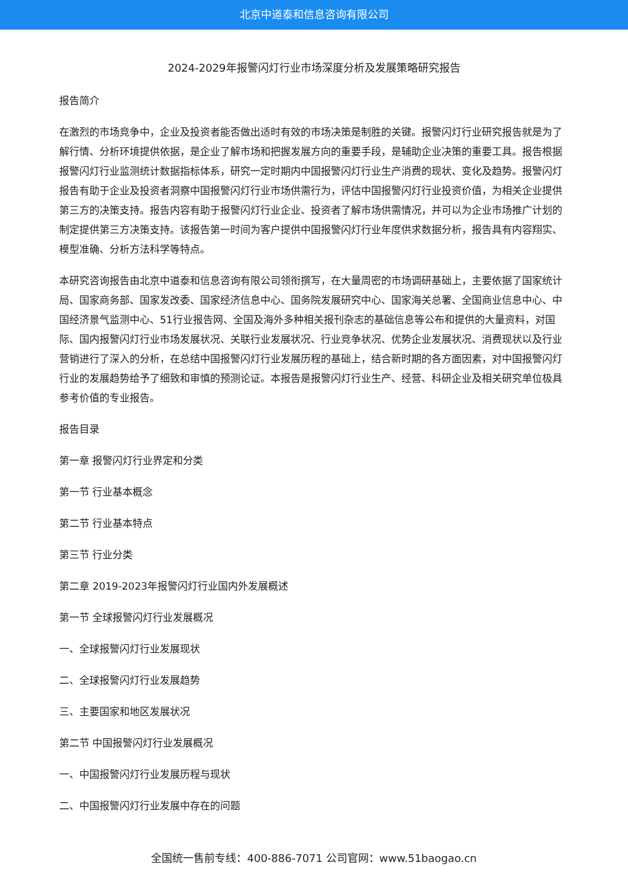北京中道泰和信息咨询有限公司
2024-2029年报警闪灯行业市场深度分析及发展策略研究报告
报告简介
在激烈的市场竞争中，企业及投资者能否做出适时有效的市场决策是制胜的关键。报警闪灯行业研究报告就是为了解行情、分析环境提供依据，是企业了解市场和把握发展方向的重要手段，是辅助企业决策的重要工具。报告根据报警闪灯行业监测统计数据指标体系，研究一定时期内中国报警闪灯行业生产消费的现状、变化及趋势。报警闪灯报告有助于企业及投资者洞察中国报警闪灯行业市场供需行为，评估中国报警闪灯行业投资价值，为相关企业提供第三方的决策支持。报告内容有助于报警闪灯行业企业、投资者了解市场供需情况，并可以为企业市场推广计划的制定提供第三方决策支持。该报告第一时间为客户提供中国报警闪灯行业年度供求数据分析，报告具有内容翔实、模型准确、分析方法科学等特点。
本研究咨询报告由北京中道泰和信息咨询有限公司领衔撰写，在大量周密的市场调研基础上，主要依据了国家统计局、国家商务部、国家发改委、国家经济信息中心、国务院发展研究中心、国家海关总署、全国商业信息中心、中国经济景气监测中心、51行业报告网、全国及海外多种相关报刊杂志的基础信息等公布和提供的大量资料，对国际、国内报警闪灯行业市场发展状况、关联行业发展状况、行业竞争状况、优势企业发展状况、消费现状以及行业营销进行了深入的分析，在总结中国报警闪灯行业发展历程的基础上，结合新时期的各方面因素，对中国报警闪灯行业的发展趋势给予了细致和审慎的预测论证。本报告是报警闪灯行业生产、经营、科研企业及相关研究单位极具参考价值的专业报告。
报告目录
第一章 报警闪灯行业界定和分类
第一节 行业基本概念
第二节 行业基本特点
第三节 行业分类
第二章 2019-2023年报警闪灯行业国内外发展概述
第一节 全球报警闪灯行业发展概况
一、全球报警闪灯行业发展现状
二、全球报警闪灯行业发展趋势
三、主要国家和地区发展状况
第二节 中国报警闪灯行业发展概况
一、中国报警闪灯行业发展历程与现状
二、中国报警闪灯行业发展中存在的问题
全国统一售前专线：400-886-7071 公司官网：www.51baogao.cn